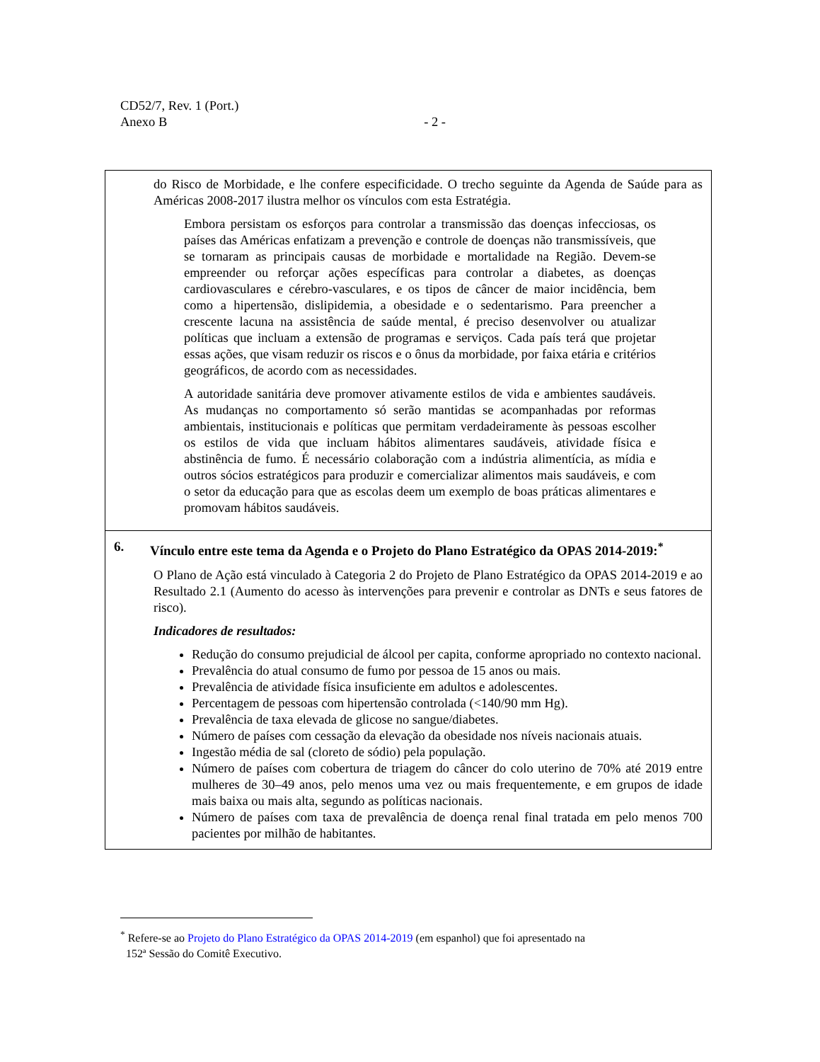CD52/7, Rev. 1 (Port.)
Anexo B - 2 -
| do Risco de Morbidade, e lhe confere especificidade. O trecho seguinte da Agenda de Saúde para as Américas 2008-2017 ilustra melhor os vínculos com esta Estratégia. Embora persistam os esforços para controlar a transmissão das doenças infecciosas, os países das Américas enfatizam a prevenção e controle de doenças não transmissíveis, que se tornaram as principais causas de morbidade e mortalidade na Região. Devem-se empreender ou reforçar ações específicas para controlar a diabetes, as doenças cardiovasculares e cérebro-vasculares, e os tipos de câncer de maior incidência, bem como a hipertensão, dislipidemia, a obesidade e o sedentarismo. Para preencher a crescente lacuna na assistência de saúde mental, é preciso desenvolver ou atualizar políticas que incluam a extensão de programas e serviços. Cada país terá que projetar essas ações, que visam reduzir os riscos e o ônus da morbidade, por faixa etária e critérios geográficos, de acordo com as necessidades. A autoridade sanitária deve promover ativamente estilos de vida e ambientes saudáveis. As mudanças no comportamento só serão mantidas se acompanhadas por reformas ambientais, institucionais e políticas que permitam verdadeiramente às pessoas escolher os estilos de vida que incluam hábitos alimentares saudáveis, atividade física e abstinência de fumo. É necessário colaboração com a indústria alimentícia, as mídia e outros sócios estratégicos para produzir e comercializar alimentos mais saudáveis, e com o setor da educação para que as escolas deem um exemplo de boas práticas alimentares e promovam hábitos saudáveis. |
| 6. Vínculo entre este tema da Agenda e o Projeto do Plano Estratégico da OPAS 2014-2019:<sup>*</sup> O Plano de Ação está vinculado à Categoria 2 do Projeto de Plano Estratégico da OPAS 2014-2019 e ao Resultado 2.1 (Aumento do acesso às intervenções para prevenir e controlar as DNTs e seus fatores de risco). Indicadores de resultados: Redução do consumo prejudicial de álcool per capita, conforme apropriado no contexto nacional. Prevalência do atual consumo de fumo por pessoa de 15 anos ou mais. Prevalência de atividade física insuficiente em adultos e adolescentes. Percentagem de pessoas com hipertensão controlada (<140/90 mm Hg). Prevalência de taxa elevada de glicose no sangue/diabetes. Número de países com cessação da elevação da obesidade nos níveis nacionais atuais. Ingestão média de sal (cloreto de sódio) pela população. Número de países com cobertura de triagem do câncer do colo uterino de 70% até 2019 entre mulheres de 30–49 anos, pelo menos uma vez ou mais frequentemente, e em grupos de idade mais baixa ou mais alta, segundo as políticas nacionais. Número de países com taxa de prevalência de doença renal final tratada em pelo menos 700 pacientes por milhão de habitantes. |
<sup>*</sup> Refere-se ao Projeto do Plano Estratégico da OPAS 2014-2019 (em espanhol) que foi apresentado na
152ª Sessão do Comitê Executivo.